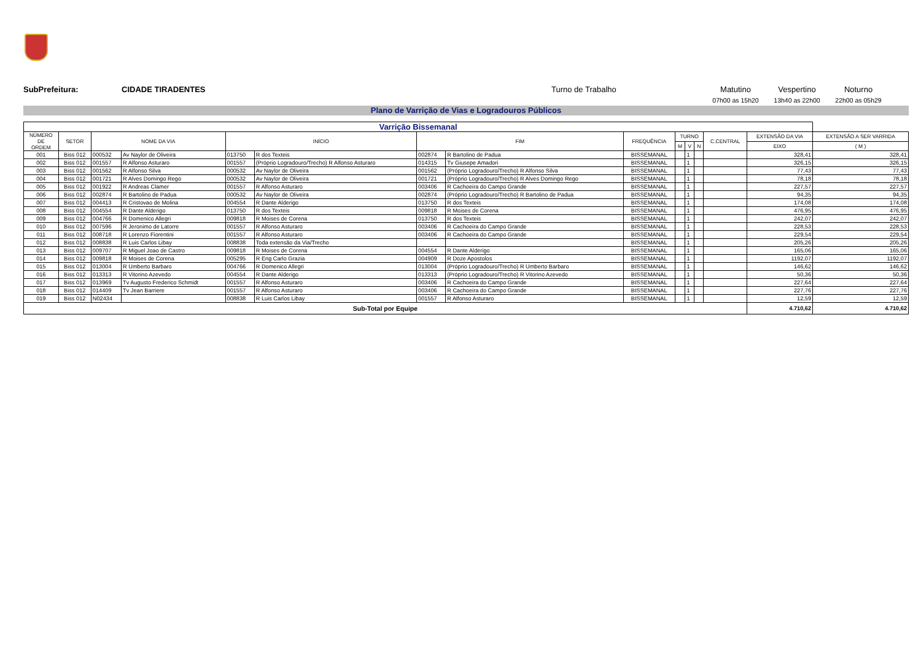SubPrefeitura: CIDADE TIRADENTES Turno de Trabalho Matutino Vespertino Noturno
07h00 as 15h20 13h40 as 22h00 22h00 as 05h29
Plano de Varrição de Vias e Logradouros Públicos
| Varrição Bissemanal | | | | | | | | | | | | | | |
| NÚMERO DE ORDEM | SETOR | NOME DA VIA | | INÍCIO | | FIM | | FREQUÊNCIA | TURNO | | | C.CENTRAL | EXTENSÃO DA VIA | EXTENSÃO A SER VARRIDA |
| | | | | | | | | | M | V | N | | EIXO | ( M ) |
| 001 | Biss 012 | 000532 | Av Naylor de Oliveira | 013750 | R dos Texteis | 002874 | R Bartolino de Padua | BISSEMANAL | | 1 | | | 328,41 | 328,41 |
| 002 | Biss 012 | 001557 | R Alfonso Asturaro | 001557 | (Próprio Logradouro/Trecho) R Alfonso Asturaro | 014315 | Tv Giusepe Amadori | BISSEMANAL | | 1 | | | 326,15 | 326,15 |
| 003 | Biss 012 | 001562 | R Alfonso Silva | 000532 | Av Naylor de Oliveira | 001562 | (Próprio Logradouro/Trecho) R Alfonso Silva | BISSEMANAL | | 1 | | | 77,43 | 77,43 |
| 004 | Biss 012 | 001721 | R Alves Domingo Rego | 000532 | Av Naylor de Oliveira | 001721 | (Próprio Logradouro/Trecho) R Alves Domingo Rego | BISSEMANAL | | 1 | | | 78,18 | 78,18 |
| 005 | Biss 012 | 001922 | R Andreas Clamer | 001557 | R Alfonso Asturaro | 003406 | R Cachoeira do Campo Grande | BISSEMANAL | | 1 | | | 227,57 | 227,57 |
| 006 | Biss 012 | 002874 | R Bartolino de Padua | 000532 | Av Naylor de Oliveira | 002874 | (Próprio Logradouro/Trecho) R Bartolino de Padua | BISSEMANAL | | 1 | | | 94,35 | 94,35 |
| 007 | Biss 012 | 004413 | R Cristovao de Molina | 004554 | R Dante Alderigo | 013750 | R dos Texteis | BISSEMANAL | | 1 | | | 174,08 | 174,08 |
| 008 | Biss 012 | 004554 | R Dante Alderigo | 013750 | R dos Texteis | 009818 | R Moises de Corena | BISSEMANAL | | 1 | | | 476,95 | 476,95 |
| 009 | Biss 012 | 004766 | R Domenico Allegri | 009818 | R Moises de Corena | 013750 | R dos Texteis | BISSEMANAL | | 1 | | | 242,07 | 242,07 |
| 010 | Biss 012 | 007596 | R Jeronimo de Latorre | 001557 | R Alfonso Asturaro | 003406 | R Cachoeira do Campo Grande | BISSEMANAL | | 1 | | | 228,53 | 228,53 |
| 011 | Biss 012 | 008718 | R Lorenzo Fiorentini | 001557 | R Alfonso Asturaro | 003406 | R Cachoeira do Campo Grande | BISSEMANAL | | 1 | | | 229,54 | 229,54 |
| 012 | Biss 012 | 008838 | R Luis Carlos Libay | 008838 | Toda extensão da Via/Trecho | | | BISSEMANAL | | 1 | | | 205,26 | 205,26 |
| 013 | Biss 012 | 009707 | R Miguel Joao de Castro | 009818 | R Moises de Corena | 004554 | R Dante Alderigo | BISSEMANAL | | 1 | | | 165,06 | 165,06 |
| 014 | Biss 012 | 009818 | R Moises de Corena | 005295 | R Eng Carlo Grazia | 004909 | R Doze Apostolos | BISSEMANAL | | 1 | | | 1192,07 | 1192,07 |
| 015 | Biss 012 | 013004 | R Umberto Barbaro | 004766 | R Domenico Allegri | 013004 | (Próprio Logradouro/Trecho) R Umberto Barbaro | BISSEMANAL | | 1 | | | 146,62 | 146,62 |
| 016 | Biss 012 | 013313 | R Vitorino Azevedo | 004554 | R Dante Alderigo | 013313 | (Próprio Logradouro/Trecho) R Vitorino Azevedo | BISSEMANAL | | 1 | | | 50,36 | 50,36 |
| 017 | Biss 012 | 013969 | Tv Augusto Frederico Schmidt | 001557 | R Alfonso Asturaro | 003406 | R Cachoeira do Campo Grande | BISSEMANAL | | 1 | | | 227,64 | 227,64 |
| 018 | Biss 012 | 014409 | Tv Jean Barriere | 001557 | R Alfonso Asturaro | 003406 | R Cachoeira do Campo Grande | BISSEMANAL | | 1 | | | 227,76 | 227,76 |
| 019 | Biss 012 | N02434 | | 008838 | R Luis Carlos Libay | 001557 | R Alfonso Asturaro | BISSEMANAL | | 1 | | | 12,59 | 12,59 |
| Sub-Total por Equipe | | | | | | | | | | | | | 4.710,62 | 4.710,62 |